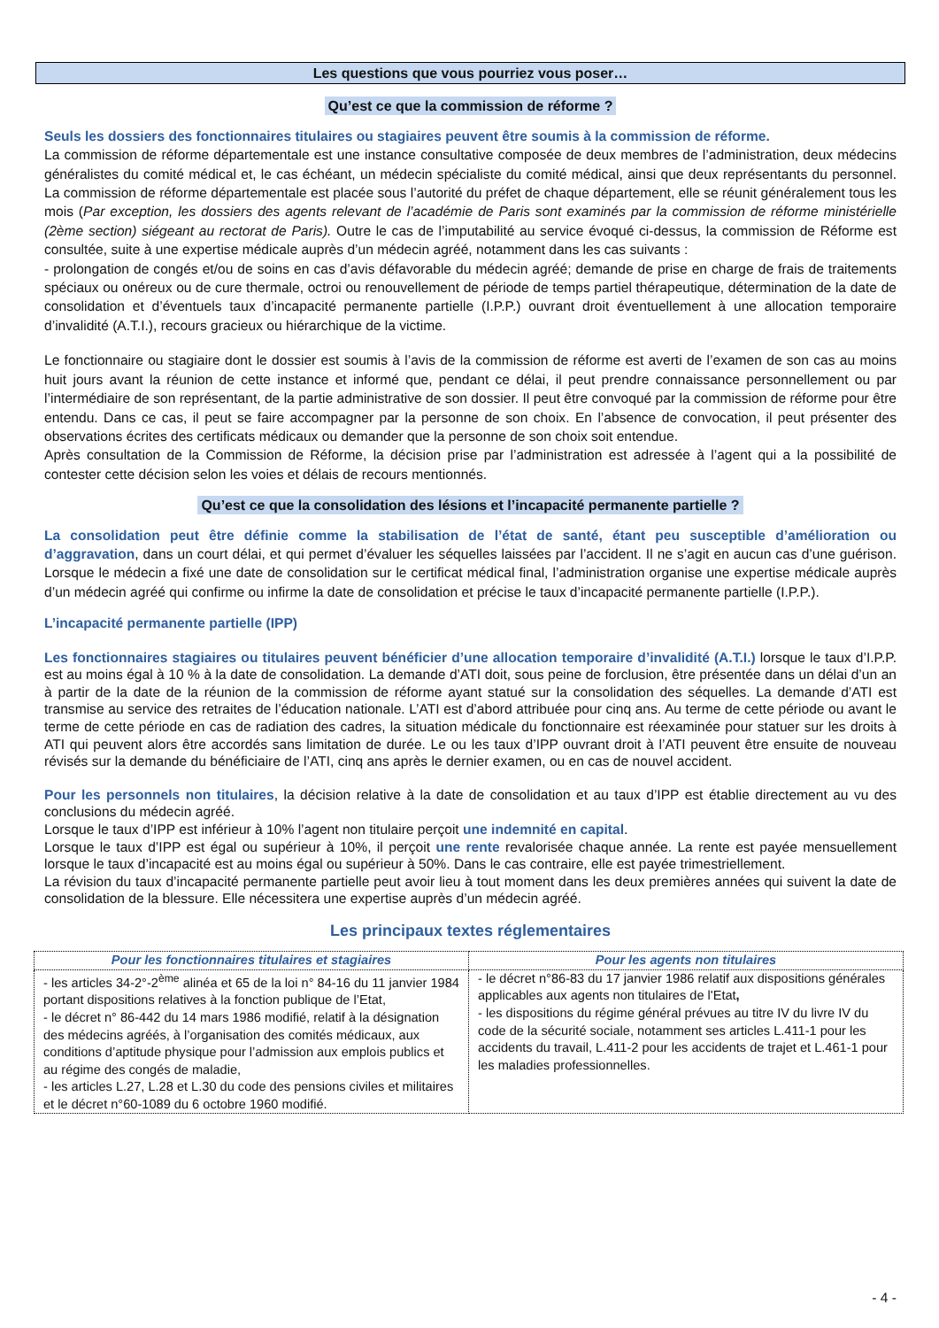Les questions que vous pourriez vous poser…
Qu’est ce que la commission de réforme ?
Seuls les dossiers des fonctionnaires titulaires ou stagiaires peuvent être soumis à la commission de réforme.
La commission de réforme départementale est une instance consultative composée de deux membres de l’administration, deux médecins généralistes du comité médical et, le cas échéant, un médecin spécialiste du comité médical, ainsi que deux représentants du personnel. La commission de réforme départementale est placée sous l’autorité du préfet de chaque département, elle se réunit généralement tous les mois (Par exception, les dossiers des agents relevant de l’académie de Paris sont examinés par la commission de réforme ministérielle (2ème section) siégeant au rectorat de Paris). Outre le cas de l’imputabilité au service évoqué ci-dessus, la commission de Réforme est consultée, suite à une expertise médicale auprès d’un médecin agréé, notamment dans les cas suivants :
- prolongation de congés et/ou de soins en cas d’avis défavorable du médecin agréé; demande de prise en charge de frais de traitements spéciaux ou onéreux ou de cure thermale, octroi ou renouvellement de période de temps partiel thérapeutique, détermination de la date de consolidation et d’éventuels taux d’incapacité permanente partielle (I.P.P.) ouvrant droit éventuellement à une allocation temporaire d’invalidité (A.T.I.), recours gracieux ou hiérarchique de la victime.
Le fonctionnaire ou stagiaire dont le dossier est soumis à l’avis de la commission de réforme est averti de l’examen de son cas au moins huit jours avant la réunion de cette instance et informé que, pendant ce délai, il peut prendre connaissance personnellement ou par l’intermédiaire de son représentant, de la partie administrative de son dossier. Il peut être convoqué par la commission de réforme pour être entendu. Dans ce cas, il peut se faire accompagner par la personne de son choix. En l’absence de convocation, il peut présenter des observations écrites des certificats médicaux ou demander que la personne de son choix soit entendue.
Après consultation de la Commission de Réforme, la décision prise par l’administration est adressée à l’agent qui a la possibilité de contester cette décision selon les voies et délais de recours mentionnés.
Qu’est ce que la consolidation des lésions et l’incapacité permanente partielle ?
La consolidation peut être définie comme la stabilisation de l’état de santé, étant peu susceptible d’amélioration ou d’aggravation, dans un court délai, et qui permet d’évaluer les séquelles laissées par l’accident. Il ne s’agit en aucun cas d’une guérison. Lorsque le médecin a fixé une date de consolidation sur le certificat médical final, l’administration organise une expertise médicale auprès d’un médecin agréé qui confirme ou infirme la date de consolidation et précise le taux d’incapacité permanente partielle (I.P.P.).
L’incapacité permanente partielle (IPP)
Les fonctionnaires stagiaires ou titulaires peuvent bénéficier d’une allocation temporaire d’invalidité (A.T.I.) lorsque le taux d’I.P.P. est au moins égal à 10 % à la date de consolidation. La demande d’ATI doit, sous peine de forclusion, être présentée dans un délai d’un an à partir de la date de la réunion de la commission de réforme ayant statué sur la consolidation des séquelles. La demande d’ATI est transmise au service des retraites de l’éducation nationale. L’ATI est d’abord attribuée pour cinq ans. Au terme de cette période ou avant le terme de cette période en cas de radiation des cadres, la situation médicale du fonctionnaire est réexaminée pour statuer sur les droits à ATI qui peuvent alors être accordés sans limitation de durée. Le ou les taux d’IPP ouvrant droit à l’ATI peuvent être ensuite de nouveau révisés sur la demande du bénéficiaire de l’ATI, cinq ans après le dernier examen, ou en cas de nouvel accident.
Pour les personnels non titulaires, la décision relative à la date de consolidation et au taux d’IPP est établie directement au vu des conclusions du médecin agréé.
Lorsque le taux d’IPP est inférieur à 10% l’agent non titulaire perçoit une indemnité en capital.
Lorsque le taux d’IPP est égal ou supérieur à 10%, il perçoit une rente revalorisée chaque année. La rente est payée mensuellement lorsque le taux d’incapacité est au moins égal ou supérieur à 50%. Dans le cas contraire, elle est payée trimestriellement.
La révision du taux d’incapacité permanente partielle peut avoir lieu à tout moment dans les deux premières années qui suivent la date de consolidation de la blessure. Elle nécessitera une expertise auprès d’un médecin agréé.
Les principaux textes réglementaires
| Pour les fonctionnaires titulaires et stagiaires | Pour les agents non titulaires |
| - les articles 34-2°-2<sup>ème</sup> alinéa et 65 de la loi n° 84-16 du 11 janvier 1984 portant dispositions relatives à la fonction publique de l’Etat, - le décret n° 86-442 du 14 mars 1986 modifié, relatif à la désignation des médecins agréés, à l’organisation des comités médicaux, aux conditions d’aptitude physique pour l’admission aux emplois publics et au régime des congés de maladie, - les articles L.27, L.28 et L.30 du code des pensions civiles et militaires et le décret n°60-1089 du 6 octobre 1960 modifié. | - le décret n°86-83 du 17 janvier 1986 relatif aux dispositions générales applicables aux agents non titulaires de l'Etat , - les dispositions du régime général prévues au titre IV du livre IV du code de la sécurité sociale, notamment ses articles L.411-1 pour les accidents du travail, L.411-2 pour les accidents de trajet et L.461-1 pour les maladies professionnelles. |
- 4 -